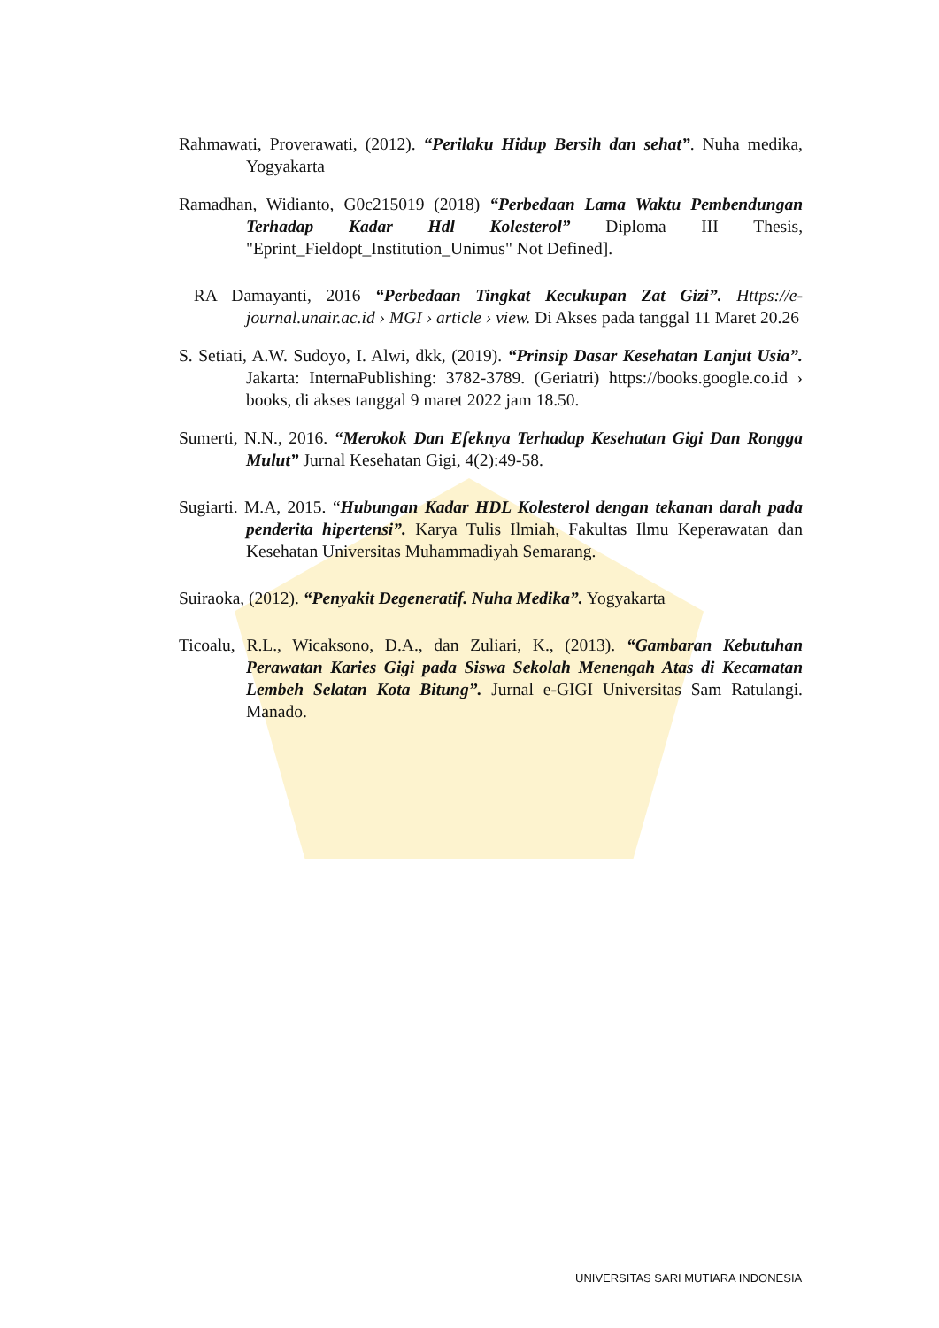Rahmawati, Proverawati, (2012). “Perilaku Hidup Bersih dan sehat”. Nuha medika, Yogyakarta
Ramadhan, Widianto, G0c215019 (2018) “Perbedaan Lama Waktu Pembendungan Terhadap Kadar Hdl Kolesterol” Diploma III Thesis, "Eprint_Fieldopt_Institution_Unimus" Not Defined].
RA Damayanti, 2016 “Perbedaan Tingkat Kecukupan Zat Gizi”. Https://e-journal.unair.ac.id › MGI › article › view. Di Akses pada tanggal 11 Maret 20.26
S. Setiati, A.W. Sudoyo, I. Alwi, dkk, (2019). “Prinsip Dasar Kesehatan Lanjut Usia”. Jakarta: InternaPublishing: 3782-3789. (Geriatri) https://books.google.co.id › books, di akses tanggal 9 maret 2022 jam 18.50.
Sumerti, N.N., 2016. “Merokok Dan Efeknya Terhadap Kesehatan Gigi Dan Rongga Mulut” Jurnal Kesehatan Gigi, 4(2):49-58.
Sugiarti. M.A, 2015. “Hubungan Kadar HDL Kolesterol dengan tekanan darah pada penderita hipertensi”. Karya Tulis Ilmiah, Fakultas Ilmu Keperawatan dan Kesehatan Universitas Muhammadiyah Semarang.
Suiraoka, (2012). “Penyakit Degeneratif. Nuha Medika”. Yogyakarta
Ticoalu, R.L., Wicaksono, D.A., dan Zuliari, K., (2013). “Gambaran Kebutuhan Perawatan Karies Gigi pada Siswa Sekolah Menengah Atas di Kecamatan Lembeh Selatan Kota Bitung”. Jurnal e-GIGI Universitas Sam Ratulangi. Manado.
UNIVERSITAS SARI MUTIARA INDONESIA